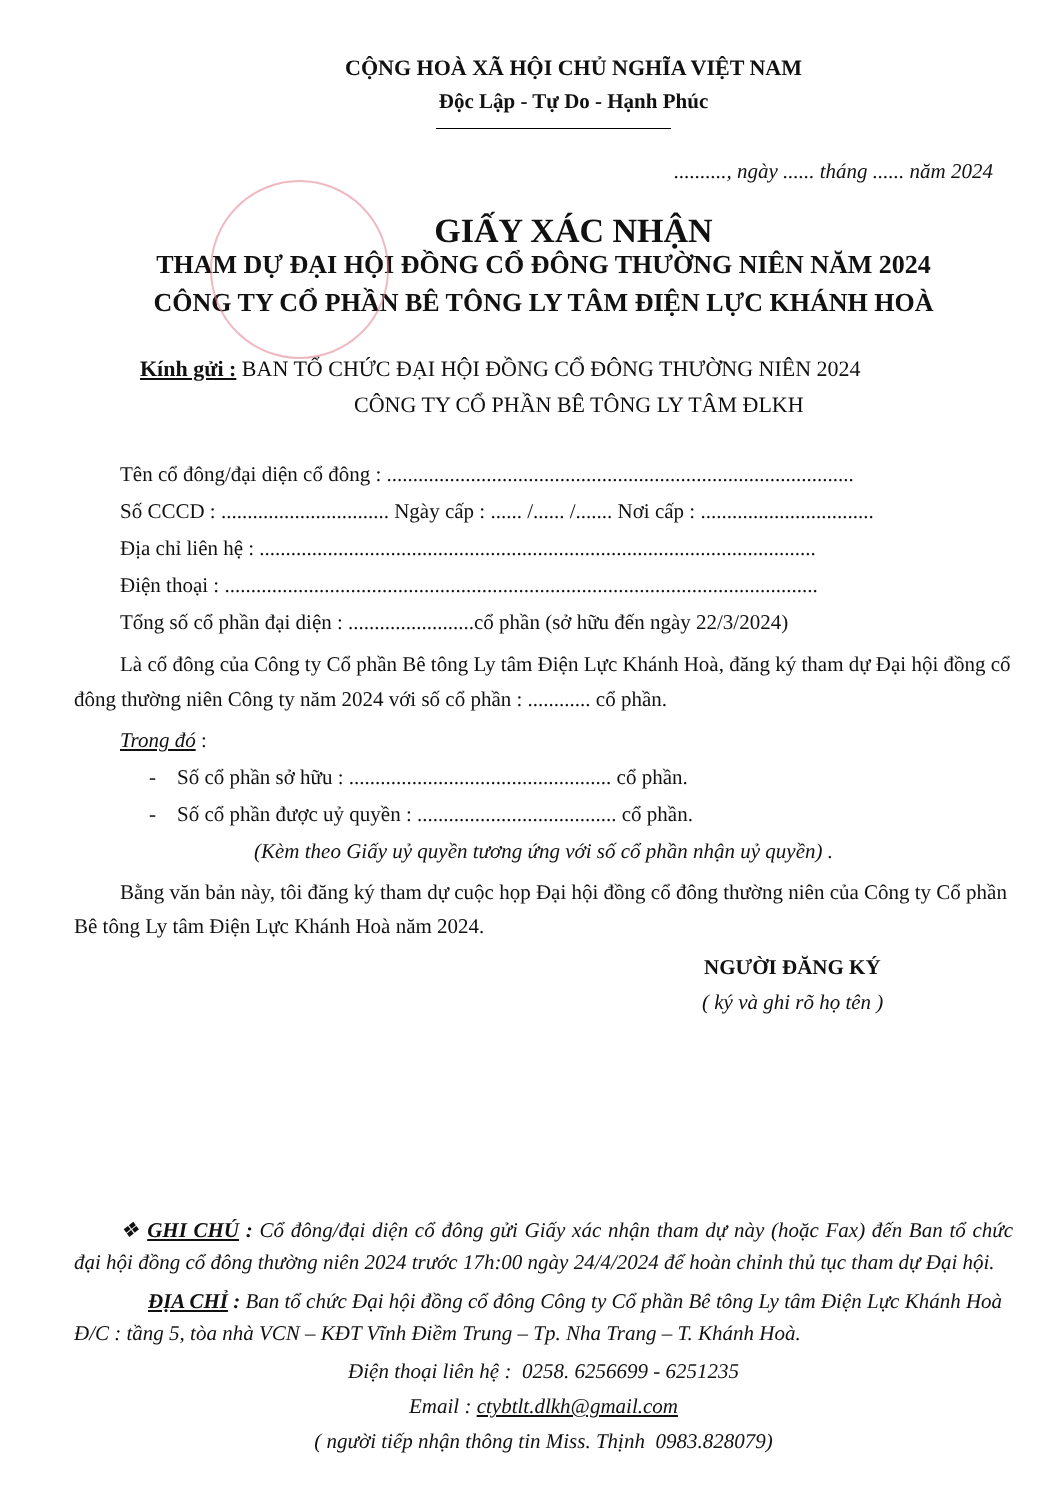CỘNG HOÀ XÃ HỘI CHỦ NGHĨA VIỆT NAM
Độc Lập - Tự Do - Hạnh Phúc
.........., ngày ...... tháng ...... năm 2024
GIẤY XÁC NHẬN
THAM DỰ ĐẠI HỘI ĐỒNG CỔ ĐÔNG THƯỜNG NIÊN NĂM 2024
CÔNG TY CỔ PHẦN BÊ TÔNG LY TÂM ĐIỆN LỰC KHÁNH HOÀ
Kính gửi : BAN TỔ CHỨC ĐẠI HỘI ĐỒNG CỔ ĐÔNG THƯỜNG NIÊN 2024
CÔNG TY CỔ PHẦN BÊ TÔNG LY TÂM ĐLKH
Tên cổ đông/đại diện cổ đông : .........................................................................................
Số CCCD : ................................ Ngày cấp : ...... /...... /....... Nơi cấp : .................................
Địa chỉ liên hệ : ..........................................................................................................
Điện thoại : .................................................................................................................
Tổng số cổ phần đại diện : ........................cổ phần (sở hữu đến ngày 22/3/2024)
Là cổ đông của Công ty Cổ phần Bê tông Ly tâm Điện Lực Khánh Hoà, đăng ký tham dự Đại hội đồng cổ đông thường niên Công ty năm 2024 với số cổ phần : ............ cổ phần.
Trong đó :
- Số cổ phần sở hữu : .................................................. cổ phần.
- Số cổ phần được uỷ quyền : ...................................... cổ phần.
(Kèm theo Giấy uỷ quyền tương ứng với số cổ phần nhận uỷ quyền) .
Bằng văn bản này, tôi đăng ký tham dự cuộc họp Đại hội đồng cổ đông thường niên của Công ty Cổ phần Bê tông Ly tâm Điện Lực Khánh Hoà năm 2024.
NGƯỜI ĐĂNG KÝ
( ký và ghi rõ họ tên )
❖ GHI CHÚ : Cổ đông/đại diện cổ đông gửi Giấy xác nhận tham dự này (hoặc Fax) đến Ban tổ chức đại hội đồng cổ đông thường niên 2024 trước 17h:00 ngày 24/4/2024 để hoàn chỉnh thủ tục tham dự Đại hội.
ĐỊA CHỈ : Ban tổ chức Đại hội đồng cổ đông Công ty Cổ phần Bê tông Ly tâm Điện Lực Khánh Hoà Đ/C : tầng 5, tòa nhà VCN – KĐT Vĩnh Điềm Trung – Tp. Nha Trang – T. Khánh Hoà.
Điện thoại liên hệ : 0258. 6256699 - 6251235
Email : ctybtlt.dlkh@gmail.com
( người tiếp nhận thông tin Miss. Thịnh 0983.828079)